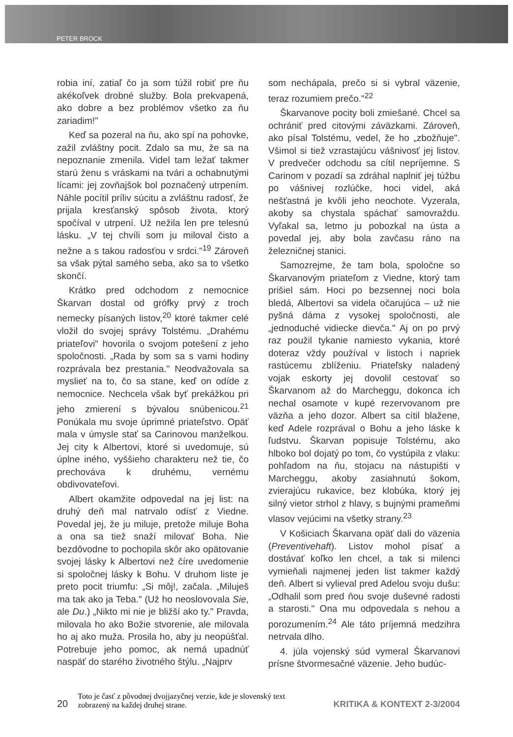PETER BROCK
robia iní, zatiaľ čo ja som túžil robiť pre ňu akékoľvek drobné služby. Bola prekvapená, ako dobre a bez problémov všetko za ňu zariadim!"
Keď sa pozeral na ňu, ako spí na pohovke, zažil zvláštny pocit. Zdalo sa mu, že sa na nepoznanie zmenila. Videl tam ležať takmer starú ženu s vráskami na tvári a ochabnutými lícami: jej zovňajšok bol poznačený utrpením. Náhle pocítil príliv súcitu a zvláštnu radosť, že prijala kresťanský spôsob života, ktorý spočíval v utrpení. Už nežila len pre telesnú lásku. „V tej chvíli som ju miloval čisto a nežne a s takou radosťou v srdci."<sup>19</sup> Zároveň sa však pýtal samého seba, ako sa to všetko skončí.
Krátko pred odchodom z nemocnice Škarvan dostal od grófky prvý z troch nemecky písaných listov,<sup>20</sup> ktoré takmer celé vložil do svojej správy Tolstému. „Drahému priateľovi" hovorila o svojom potešení z jeho spoločnosti. „Rada by som sa s vami hodiny rozprávala bez prestania." Neodvažovala sa myslieť na to, čo sa stane, keď on odíde z nemocnice. Nechcela však byť prekážkou pri jeho zmierení s bývalou snúbenicou.<sup>21</sup> Ponúkala mu svoje úprimné priateľstvo. Opäť mala v úmysle stať sa Carinovou manželkou. Jej city k Albertovi, ktoré si uvedomuje, sú úplne iného, vyššieho charakteru než tie, čo prechováva k druhému, vernému obdivovateľovi.
Albert okamžite odpovedal na jej list: na druhý deň mal natrvalo odísť z Viedne. Povedal jej, že ju miluje, pretože miluje Boha a ona sa tiež snaží milovať Boha. Nie bezdôvodne to pochopila skôr ako opätovanie svojej lásky k Albertovi než číre uvedomenie si spoločnej lásky k Bohu. V druhom liste je preto pocit triumfu: „Si môj!, začala. „Miluješ ma tak ako ja Teba." (Už ho neoslovovala Sie, ale Du.) „Nikto mi nie je bližší ako ty." Pravda, milovala ho ako Božie stvorenie, ale milovala ho aj ako muža. Prosila ho, aby ju neopúšťal. Potrebuje jeho pomoc, ak nemá upadnúť naspäť do starého životného štýlu. „Najprv
som nechápala, prečo si si vybral väzenie, teraz rozumiem prečo."<sup>22</sup>
Škarvanove pocity boli zmiešané. Chcel sa ochrániť pred citovými záväzkami. Zároveň, ako písal Tolstému, vedel, že ho „zbožňuje". Všimol si tiež vzrastajúcu vášnivosť jej listov. V predvečer odchodu sa cítil nepríjemne. S Carinom v pozadí sa zdráhal naplniť jej túžbu po vášnivej rozlúčke, hoci videl, aká nešťastná je kvôli jeho neochote. Vyzerala, akoby sa chystala spáchať samovraždu. Vyľakal sa, letmo ju pobozkal na ústa a povedal jej, aby bola zavčasu ráno na železničnej stanici.
Samozrejme, že tam bola, spoločne so Škarvanovým priateľom z Viedne, ktorý tam prišiel sám. Hoci po bezsennej noci bola bledá, Albertovi sa videla očarujúca – už nie pyšná dáma z vysokej spoločnosti, ale „jednoduché vidiecke dievča." Aj on po prvý raz použil tykanie namiesto vykania, ktoré doteraz vždy používal v listoch i napriek rastúcemu zblíženiu. Priateľsky naladený vojak eskorty jej dovolil cestovať so Škarvanom až do Marcheggu, dokonca ich nechal osamote v kupé rezervovanom pre väzňa a jeho dozor. Albert sa cítil blažene, keď Adele rozprával o Bohu a jeho láske k ľudstvu. Škarvan popisuje Tolstému, ako hlboko bol dojatý po tom, čo vystúpila z vlaku: pohľadom na ňu, stojacu na nástupišti v Marcheggu, akoby zasiahnutú šokom, zvierajúcu rukavice, bez klobúka, ktorý jej silný vietor strhol z hlavy, s bujnými prameňmi vlasov vejúcimi na všetky strany.<sup>23</sup>
V Košiciach Škarvana opäť dali do väzenia (Preventivehaft). Listov mohol písať a dostávať koľko len chcel, a tak si milenci vymieňali najmenej jeden list takmer každý deň. Albert si vylieval pred Adelou svoju dušu: „Odhalil som pred ňou svoje duševné radosti a starosti." Ona mu odpovedala s nehou a porozumením.<sup>24</sup> Ale táto príjemná medzihra netrvala dlho.
4. júla vojenský súd vymeral Škarvanovi prísne štvormesačné väzenie. Jeho budúc-
20 Toto je časť z pôvodnej dvojjazyčnej verzie, kde je slovenský text zobrazený na každej druhej strane. KRITIKA & KONTEXT 2-3/2004